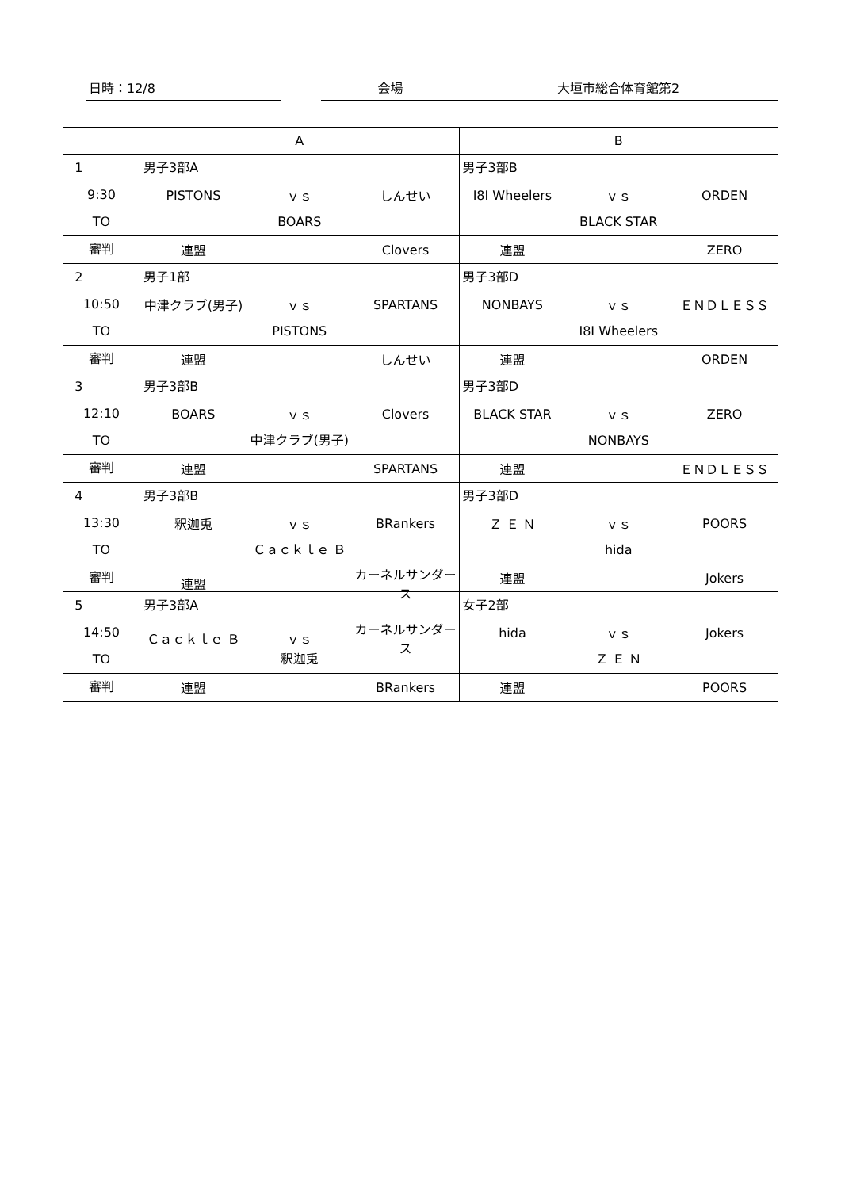日時：12/8 会場 大垣市総合体育館第2
| | A | B |
| --- | --- | --- |
| 1 9:30 TO | 男子3部A PISTONS ｖｓ しんせい BOARS | 男子3部B I8I Wheelers ｖｓ ORDEN BLACK STAR |
| 審判 | 連盟 Clovers | 連盟 ZERO |
| 2 10:50 TO | 男子1部 中津クラブ(男子) ｖｓ SPARTANS PISTONS | 男子3部D NONBAYS ｖｓ ＥＮＤＬＥＳＳ I8I Wheelers |
| 審判 | 連盟 しんせい | 連盟 ORDEN |
| 3 12:10 TO | 男子3部B BOARS ｖｓ Clovers 中津クラブ(男子) | 男子3部D BLACK STAR ｖｓ ZERO NONBAYS |
| 審判 | 連盟 SPARTANS | 連盟 ＥＮＤＬＥＳＳ |
| 4 13:30 TO | 男子3部B 釈迦兎 ｖｓ BRankers Ｃａｃｋｌｅ Ｂ | 男子3部D Ｚ Ｅ Ｎ ｖｓ POORS hida |
| 審判 | 連盟 カーネルサンダース | 連盟 Jokers |
| 5 14:50 TO | 男子3部A Ｃａｃｋｌｅ Ｂ ｖｓ カーネルサンダース 釈迦兎 | 女子2部 hida ｖｓ Jokers Ｚ Ｅ Ｎ |
| 審判 | 連盟 BRankers | 連盟 POORS |